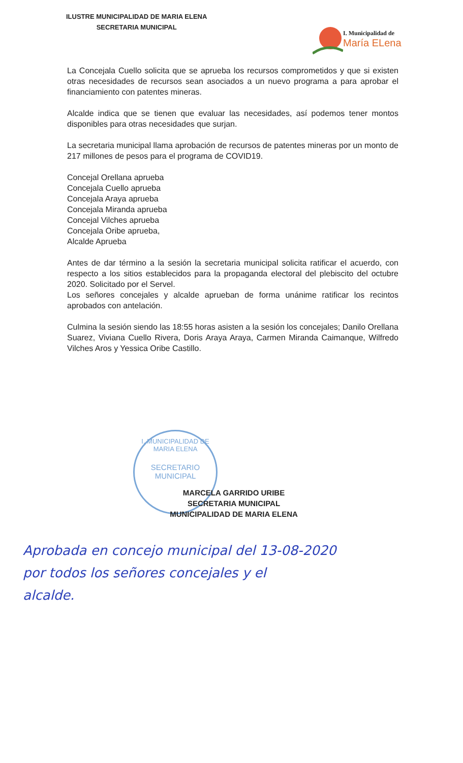ILUSTRE MUNICIPALIDAD DE MARIA ELENA
SECRETARIA MUNICIPAL
I. Municipalidad de
María ELena
La Concejala Cuello solicita que se aprueba los recursos comprometidos y que si existen otras necesidades de recursos sean asociados a un nuevo programa a para aprobar el financiamiento con patentes mineras.
Alcalde indica que se tienen que evaluar las necesidades, así podemos tener montos disponibles para otras necesidades que surjan.
La secretaria municipal llama aprobación de recursos de patentes mineras por un monto de 217 millones de pesos para el programa de COVID19.
Concejal Orellana aprueba
Concejala Cuello aprueba
Concejala Araya aprueba
Concejala Miranda aprueba
Concejal Vilches aprueba
Concejala Oribe aprueba,
Alcalde Aprueba
Antes de dar término a la sesión la secretaria municipal solicita ratificar el acuerdo, con respecto a los sitios establecidos para la propaganda electoral del plebiscito del octubre 2020. Solicitado por el Servel.
Los señores concejales y alcalde aprueban de forma unánime ratificar los recintos aprobados con antelación.
Culmina la sesión siendo las 18:55 horas asisten a la sesión los concejales; Danilo Orellana Suarez, Viviana Cuello Rivera, Doris Araya Araya, Carmen Miranda Caimanque, Wilfredo Vilches Aros y Yessica Oribe Castillo.
I. MUNICIPALIDAD DE MARIA ELENA
SECRETARIO
MUNICIPAL
MARCELA GARRIDO URIBE
SECRETARIA MUNICIPAL
MUNICIPALIDAD DE MARIA ELENA
Aprobada en concejo municipal del 13-08-2020
por todos los señores concejales y el
alcalde.